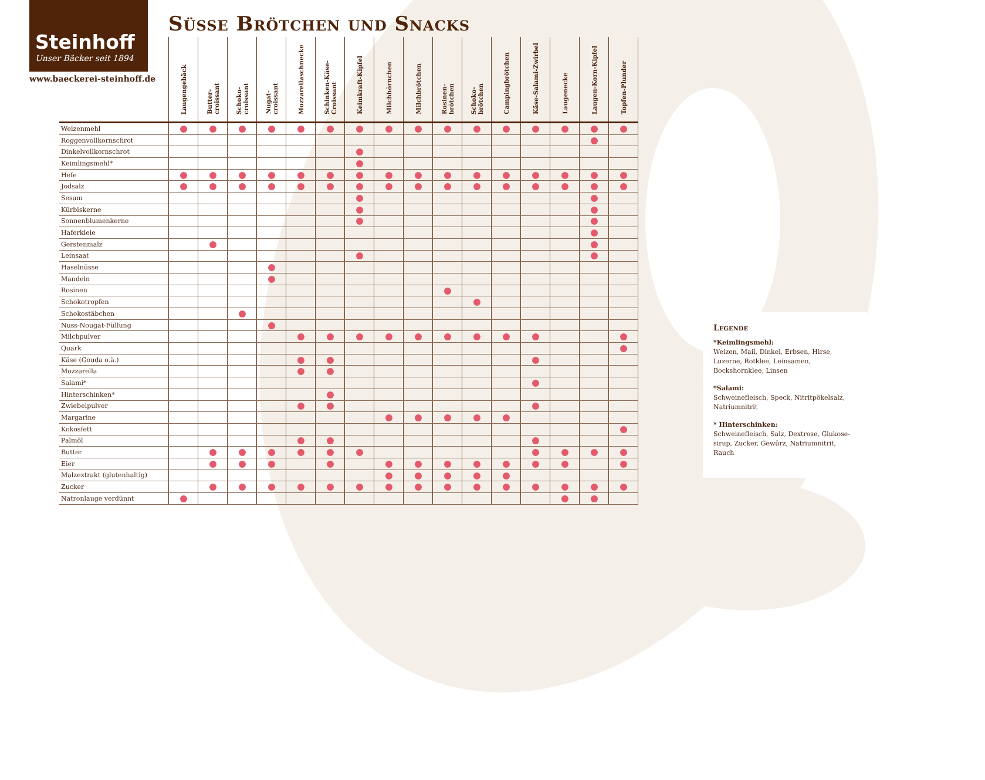Steinhoff
Unser Bäcker seit 1894
www.baeckerei-steinhoff.de
Süsse Brötchen und Snacks
| | Laugengebäck | Butter- croissant | Schoko- croissant | Nugat- croissant | Mozzarellaschnecke | Schinken-Käse- Croissant | Keimkraft-Kipfel | Milchhörnchen | Milchbrötchen | Rosinen- brötchen | Schoko- brötchen | Campingbrötchen | Käse-Salami-Zwirbel | Laugenecke | Laugen-Korn-Kipfel | Topfen-Plunder |
| --- | --- | --- | --- | --- | --- | --- | --- | --- | --- | --- | --- | --- | --- | --- | --- | --- |
| Weizenmehl | | | | | | | | | | | | | | | | |
| Roggenvollkornschrot | | | | | | | | | | | | | | | | |
| Dinkelvollkornschrot | | | | | | | | | | | | | | | | |
| Keimlingsmehl* | | | | | | | | | | | | | | | | |
| Hefe | | | | | | | | | | | | | | | | |
| Jodsalz | | | | | | | | | | | | | | | | |
| Sesam | | | | | | | | | | | | | | | | |
| Kürbiskerne | | | | | | | | | | | | | | | | |
| Sonnenblumenkerne | | | | | | | | | | | | | | | | |
| Haferkleie | | | | | | | | | | | | | | | | |
| Gerstenmalz | | | | | | | | | | | | | | | | |
| Leinsaat | | | | | | | | | | | | | | | | |
| Haselnüsse | | | | | | | | | | | | | | | | |
| Mandeln | | | | | | | | | | | | | | | | |
| Rosinen | | | | | | | | | | | | | | | | |
| Schokotropfen | | | | | | | | | | | | | | | | |
| Schokostäbchen | | | | | | | | | | | | | | | | |
| Nuss-Nougat-Füllung | | | | | | | | | | | | | | | | |
| Milchpulver | | | | | | | | | | | | | | | | |
| Quark | | | | | | | | | | | | | | | | |
| Käse (Gouda o.ä.) | | | | | | | | | | | | | | | | |
| Mozzarella | | | | | | | | | | | | | | | | |
| Salami* | | | | | | | | | | | | | | | | |
| Hinterschinken* | | | | | | | | | | | | | | | | |
| Zwiebelpulver | | | | | | | | | | | | | | | | |
| Margarine | | | | | | | | | | | | | | | | |
| Kokosfett | | | | | | | | | | | | | | | | |
| Palmöl | | | | | | | | | | | | | | | | |
| Butter | | | | | | | | | | | | | | | | |
| Eier | | | | | | | | | | | | | | | | |
| Malzextrakt (glutenhaltig) | | | | | | | | | | | | | | | | |
| Zucker | | | | | | | | | | | | | | | | |
| Natronlauge verdünnt | | | | | | | | | | | | | | | | |
Legende
*Keimlingsmehl:
Weizen, Mail, Dinkel, Erbsen, Hirse, Luzerne, Rotklee, Leinsamen, Bockshornklee, Linsen
*Salami:
Schweinefleisch, Speck, Nitritpökelsalz, Natriumnitrit
* Hinterschinken:
Schweinefleisch, Salz, Dextrose, Glukose-sirup, Zucker, Gewürz, Natriumnitrit, Rauch